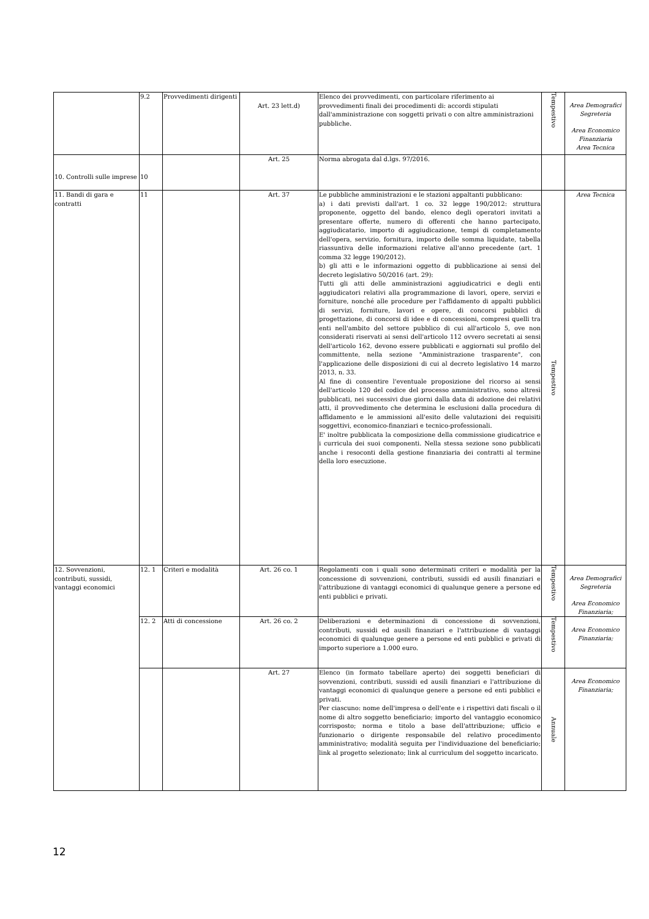| | 9.2 | Provvedimenti dirigenti | Art. 23 lett.d) | Elenco dei provvedimenti, con particolare riferimento ai provvedimenti finali dei procedimenti di: accordi stipulati dall'amministrazione con soggetti privati o con altre amministrazioni pubbliche. | Tempestivo | Area Demografici Segreteria Area Economico Finanziaria Area Tecnica |
| 10. Controlli sulle imprese | 10 | | Art. 25 | Norma abrogata dal d.lgs. 97/2016. | | |
| 11. Bandi di gara e contratti | 11 | | Art. 37 | Le pubbliche amministrazioni e le stazioni appaltanti pubblicano: a) i dati previsti dall'art. 1 co. 32 legge 190/2012: struttura proponente, oggetto del bando, elenco degli operatori invitati a presentare offerte, numero di offerenti che hanno partecipato, aggiudicatario, importo di aggiudicazione, tempi di completamento dell'opera, servizio, fornitura, importo delle somma liquidate, tabella riassuntiva delle informazioni relative all'anno precedente (art. 1 comma 32 legge 190/2012). b) gli atti e le informazioni oggetto di pubblicazione ai sensi del decreto legislativo 50/2016 (art. 29): Tutti gli atti delle amministrazioni aggiudicatrici e degli enti aggiudicatori relativi alla programmazione di lavori, opere, servizi e forniture, nonché alle procedure per l'affidamento di appalti pubblici di servizi, forniture, lavori e opere, di concorsi pubblici di progettazione, di concorsi di idee e di concessioni, compresi quelli tra enti nell'ambito del settore pubblico di cui all'articolo 5, ove non considerati riservati ai sensi dell'articolo 112 ovvero secretati ai sensi dell'articolo 162, devono essere pubblicati e aggiornati sul profilo del committente, nella sezione "Amministrazione trasparente", con l'applicazione delle disposizioni di cui al decreto legislativo 14 marzo 2013, n. 33. Al fine di consentire l'eventuale proposizione del ricorso ai sensi dell'articolo 120 del codice del processo amministrativo, sono altresì pubblicati, nei successivi due giorni dalla data di adozione dei relativi atti, il provvedimento che determina le esclusioni dalla procedura di affidamento e le ammissioni all'esito delle valutazioni dei requisiti soggettivi, economico-finanziari e tecnico-professionali. E' inoltre pubblicata la composizione della commissione giudicatrice e i curricula dei suoi componenti. Nella stessa sezione sono pubblicati anche i resoconti della gestione finanziaria dei contratti al termine della loro esecuzione. | Tempestivo | Area Tecnica |
| 12. Sovvenzioni, contributi, sussidi, vantaggi economici | 12. 1 | Criteri e modalità | Art. 26 co. 1 | Regolamenti con i quali sono determinati criteri e modalità per la concessione di sovvenzioni, contributi, sussidi ed ausili finanziari e l'attribuzione di vantaggi economici di qualunque genere a persone ed enti pubblici e privati. | Tempestivo | Area Demografici Segreteria Area Economico Finanziaria; |
| | 12. 2 | Atti di concessione | Art. 26 co. 2 | Deliberazioni e determinazioni di concessione di sovvenzioni, contributi, sussidi ed ausili finanziari e l'attribuzione di vantaggi economici di qualunque genere a persone ed enti pubblici e privati di importo superiore a 1.000 euro. | Tempestivo | Area Economico Finanziaria; |
| | | | Art. 27 | Elenco (in formato tabellare aperto) dei soggetti beneficiari di sovvenzioni, contributi, sussidi ed ausili finanziari e l'attribuzione di vantaggi economici di qualunque genere a persone ed enti pubblici e privati. Per ciascuno: nome dell'impresa o dell'ente e i rispettivi dati fiscali o il nome di altro soggetto beneficiario; importo del vantaggio economico corrisposto; norma e titolo a base dell'attribuzione; ufficio e funzionario o dirigente responsabile del relativo procedimento amministrativo; modalità seguita per l'individuazione del beneficiario; link al progetto selezionato; link al curriculum del soggetto incaricato. | Annuale | Area Economico Finanziaria; |
12